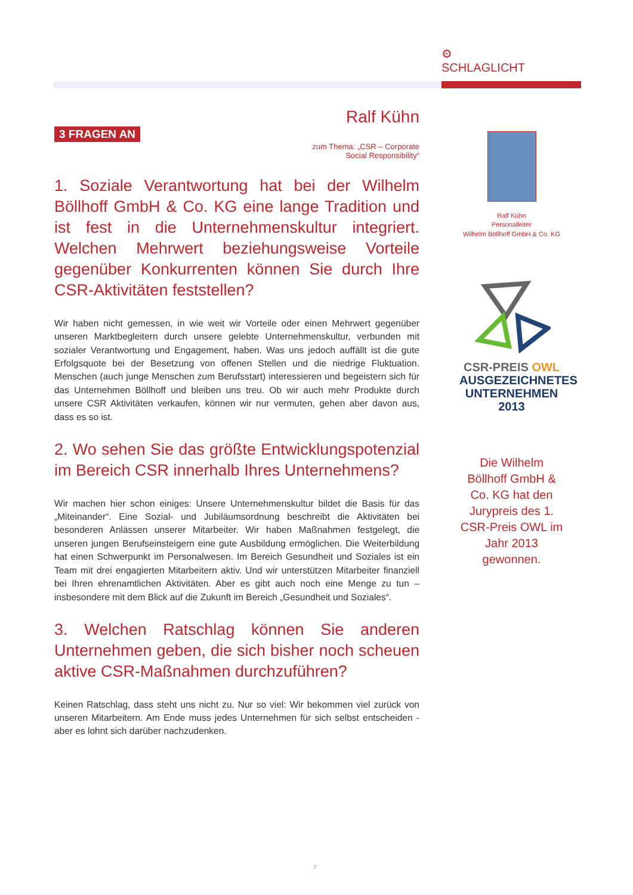⚙
SCHLAGLICHT
Ralf Kühn
3 FRAGEN AN
zum Thema: „CSR – Corporate Social Responsibility“
1. Soziale Verantwortung hat bei der Wilhelm Böllhoff GmbH & Co. KG eine lange Tradition und ist fest in die Unternehmenskultur integriert. Welchen Mehrwert beziehungsweise Vorteile gegenüber Konkurrenten können Sie durch Ihre CSR-Aktivitäten feststellen?
Wir haben nicht gemessen, in wie weit wir Vorteile oder einen Mehrwert gegenüber unseren Marktbegleitern durch unsere gelebte Unternehmenskultur, verbunden mit sozialer Verantwortung und Engagement, haben. Was uns jedoch auffällt ist die gute Erfolgsquote bei der Besetzung von offenen Stellen und die niedrige Fluktuation. Menschen (auch junge Menschen zum Berufsstart) interessieren und begeistern sich für das Unternehmen Böllhoff und bleiben uns treu. Ob wir auch mehr Produkte durch unsere CSR Aktivitäten verkaufen, können wir nur vermuten, gehen aber davon aus, dass es so ist.
2. Wo sehen Sie das größte Entwicklungspotenzial im Bereich CSR innerhalb Ihres Unternehmens?
Wir machen hier schon einiges: Unsere Unternehmenskultur bildet die Basis für das „Miteinander“. Eine Sozial- und Jubiläumsordnung beschreibt die Aktivitäten bei besonderen Anlässen unserer Mitarbeiter. Wir haben Maßnahmen festgelegt, die unseren jungen Berufseinsteigern eine gute Ausbildung ermöglichen. Die Weiterbildung hat einen Schwerpunkt im Personalwesen. Im Bereich Gesundheit und Soziales ist ein Team mit drei engagierten Mitarbeitern aktiv. Und wir unterstützen Mitarbeiter finanziell bei Ihren ehrenamtlichen Aktivitäten. Aber es gibt auch noch eine Menge zu tun – insbesondere mit dem Blick auf die Zukunft im Bereich „Gesundheit und Soziales“.
3. Welchen Ratschlag können Sie anderen Unternehmen geben, die sich bisher noch scheuen aktive CSR-Maßnahmen durchzuführen?
Keinen Ratschlag, dass steht uns nicht zu. Nur so viel: Wir bekommen viel zurück von unseren Mitarbeitern. Am Ende muss jedes Unternehmen für sich selbst entscheiden - aber es lohnt sich darüber nachzudenken.
Ralf Kühn
Personalleiter
Wilhelm Böllhoff GmbH & Co. KG
CSR-PREIS OWL
AUSGEZEICHNETES
UNTERNEHMEN 2013
Die Wilhelm Böllhoff GmbH & Co. KG hat den Jurypreis des 1. CSR-Preis OWL im Jahr 2013 gewonnen.
7